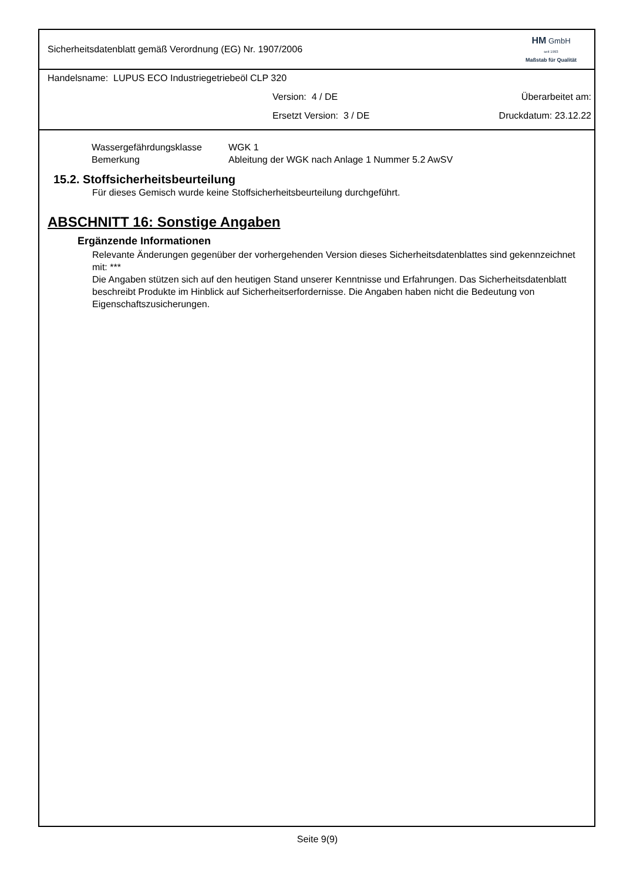Sicherheitsdatenblatt gemäß Verordnung (EG) Nr. 1907/2006
HM GmbH
seit 1993
Maßstab für Qualität
Handelsname: LUPUS ECO Industriegetriebeöl CLP 320
Version: 4 / DE Überarbeitet am:
Ersetzt Version: 3 / DE Druckdatum: 23.12.22
Wassergefährdungsklasse WGK 1
Bemerkung Ableitung der WGK nach Anlage 1 Nummer 5.2 AwSV
15.2. Stoffsicherheitsbeurteilung
Für dieses Gemisch wurde keine Stoffsicherheitsbeurteilung durchgeführt.
ABSCHNITT 16: Sonstige Angaben
Ergänzende Informationen
Relevante Änderungen gegenüber der vorhergehenden Version dieses Sicherheitsdatenblattes sind gekennzeichnet mit: ***
Die Angaben stützen sich auf den heutigen Stand unserer Kenntnisse und Erfahrungen. Das Sicherheitsdatenblatt beschreibt Produkte im Hinblick auf Sicherheitserfordernisse. Die Angaben haben nicht die Bedeutung von Eigenschaftszusicherungen.
Seite 9(9)